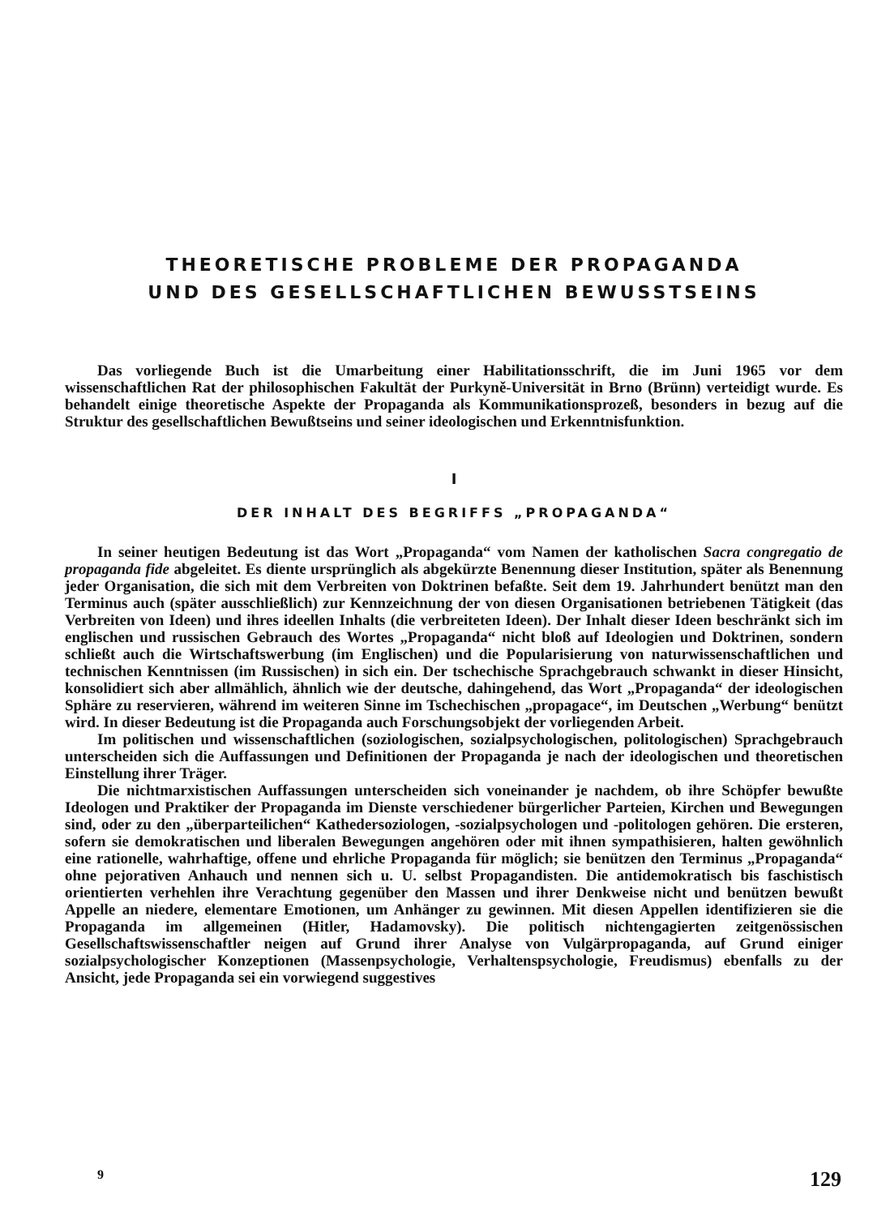THEORETISCHE PROBLEME DER PROPAGANDA
UND DES GESELLSCHAFTLICHEN BEWUSSTSEINS
Das vorliegende Buch ist die Umarbeitung einer Habilitationsschrift, die im Juni 1965 vor dem wissenschaftlichen Rat der philosophischen Fakultät der Purkyně-Universität in Brno (Brünn) verteidigt wurde. Es behandelt einige theoretische Aspekte der Propaganda als Kommunikationsprozeß, besonders in bezug auf die Struktur des gesellschaftlichen Bewußtseins und seiner ideologischen und Erkenntnisfunktion.
I
DER INHALT DES BEGRIFFS „PROPAGANDA“
In seiner heutigen Bedeutung ist das Wort „Propaganda“ vom Namen der katholischen Sacra congregatio de propaganda fide abgeleitet. Es diente ursprünglich als abgekürzte Benennung dieser Institution, später als Benennung jeder Organisation, die sich mit dem Verbreiten von Doktrinen befaßte. Seit dem 19. Jahrhundert benützt man den Terminus auch (später ausschließlich) zur Kennzeichnung der von diesen Organisationen betriebenen Tätigkeit (das Verbreiten von Ideen) und ihres ideellen Inhalts (die verbreiteten Ideen). Der Inhalt dieser Ideen beschränkt sich im englischen und russischen Gebrauch des Wortes „Propaganda“ nicht bloß auf Ideologien und Doktrinen, sondern schließt auch die Wirtschaftswerbung (im Englischen) und die Popularisierung von naturwissenschaftlichen und technischen Kenntnissen (im Russischen) in sich ein. Der tschechische Sprachgebrauch schwankt in dieser Hinsicht, konsolidiert sich aber allmählich, ähnlich wie der deutsche, dahingehend, das Wort „Propaganda“ der ideologischen Sphäre zu reservieren, während im weiteren Sinne im Tschechischen „propagace“, im Deutschen „Werbung“ benützt wird. In dieser Bedeutung ist die Propaganda auch Forschungsobjekt der vorliegenden Arbeit.
Im politischen und wissenschaftlichen (soziologischen, sozialpsychologischen, politologischen) Sprachgebrauch unterscheiden sich die Auffassungen und Definitionen der Propaganda je nach der ideologischen und theoretischen Einstellung ihrer Träger.
Die nichtmarxistischen Auffassungen unterscheiden sich voneinander je nachdem, ob ihre Schöpfer bewußte Ideologen und Praktiker der Propaganda im Dienste verschiedener bürgerlicher Parteien, Kirchen und Bewegungen sind, oder zu den „überparteilichen“ Kathedersoziologen, -sozialpsychologen und -politologen gehören. Die ersteren, sofern sie demokratischen und liberalen Bewegungen angehören oder mit ihnen sympathisieren, halten gewöhnlich eine rationelle, wahrhaftige, offene und ehrliche Propaganda für möglich; sie benützen den Terminus „Propaganda“ ohne pejorativen Anhauch und nennen sich u. U. selbst Propagandisten. Die antidemokratisch bis faschistisch orientierten verhehlen ihre Verachtung gegenüber den Massen und ihrer Denkweise nicht und benützen bewußt Appelle an niedere, elementare Emotionen, um Anhänger zu gewinnen. Mit diesen Appellen identifizieren sie die Propaganda im allgemeinen (Hitler, Hadamovsky). Die politisch nichtengagierten zeitgenössischen Gesellschaftswissenschaftler neigen auf Grund ihrer Analyse von Vulgärpropaganda, auf Grund einiger sozialpsychologischer Konzeptionen (Massenpsychologie, Verhaltenspsychologie, Freudismus) ebenfalls zu der Ansicht, jede Propaganda sei ein vorwiegend suggestives
9 129